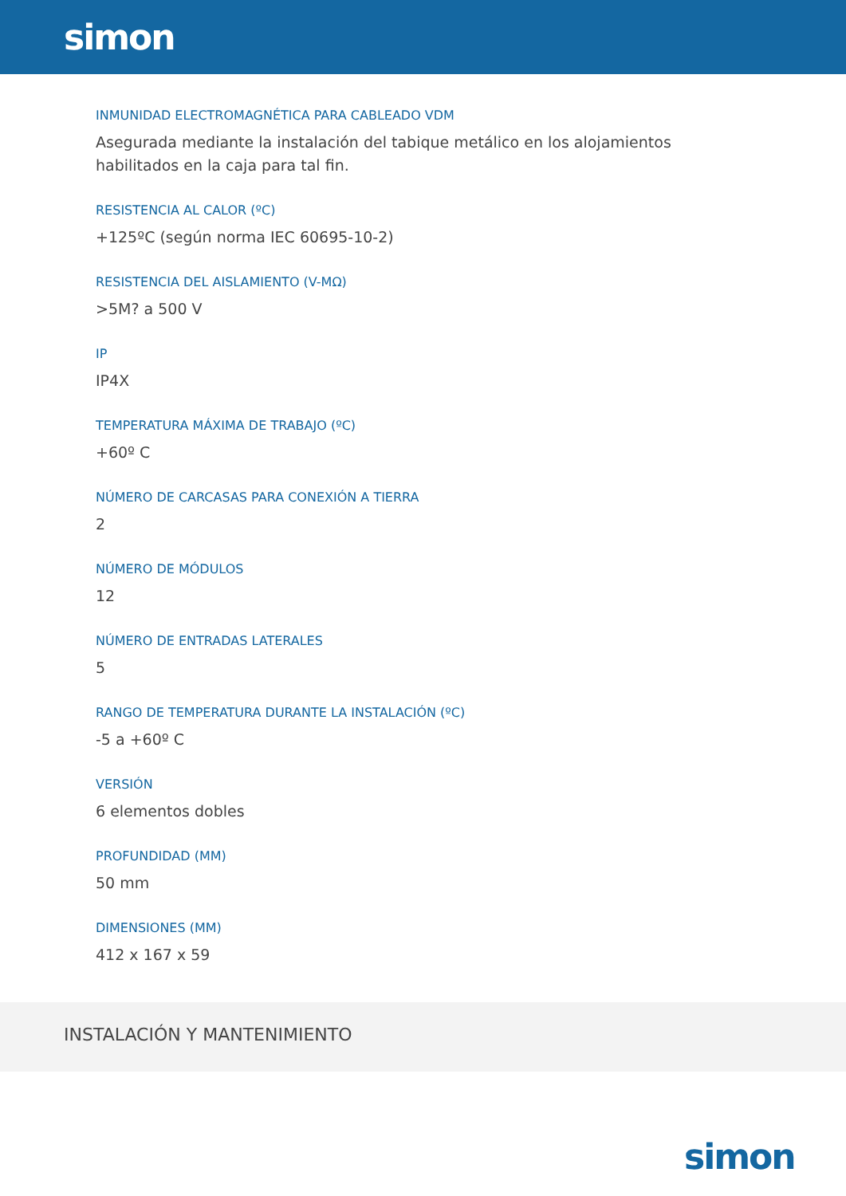simon
INMUNIDAD ELECTROMAGNÉTICA PARA CABLEADO VDM
Asegurada mediante la instalación del tabique metálico en los alojamientos habilitados en la caja para tal fin.
RESISTENCIA AL CALOR (ºC)
+125ºC (según norma IEC 60695-10-2)
RESISTENCIA DEL AISLAMIENTO (V-MΩ)
>5M? a 500 V
IP
IP4X
TEMPERATURA MÁXIMA DE TRABAJO (ºC)
+60º C
NÚMERO DE CARCASAS PARA CONEXIÓN A TIERRA
2
NÚMERO DE MÓDULOS
12
NÚMERO DE ENTRADAS LATERALES
5
RANGO DE TEMPERATURA DURANTE LA INSTALACIÓN (ºC)
-5 a +60º C
VERSIÓN
6 elementos dobles
PROFUNDIDAD (MM)
50 mm
DIMENSIONES (MM)
412 x 167 x 59
INSTALACIÓN Y MANTENIMIENTO
simon